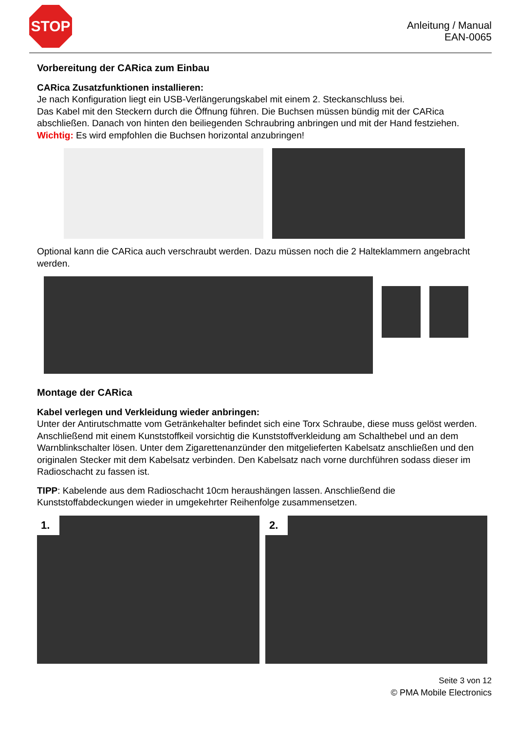STOP
Anleitung / Manual
EAN-0065
Vorbereitung der CARica zum Einbau
CARica Zusatzfunktionen installieren:
Je nach Konfiguration liegt ein USB-Verlängerungskabel mit einem 2. Steckanschluss bei.
Das Kabel mit den Steckern durch die Öffnung führen. Die Buchsen müssen bündig mit der CARica abschließen. Danach von hinten den beiliegenden Schraubring anbringen und mit der Hand festziehen.
Wichtig: Es wird empfohlen die Buchsen horizontal anzubringen!
Optional kann die CARica auch verschraubt werden. Dazu müssen noch die 2 Halteklammern angebracht werden.
Montage der CARica
Kabel verlegen und Verkleidung wieder anbringen:
Unter der Antirutschmatte vom Getränkehalter befindet sich eine Torx Schraube, diese muss gelöst werden. Anschließend mit einem Kunststoffkeil vorsichtig die Kunststoffverkleidung am Schalthebel und an dem Warnblinkschalter lösen. Unter dem Zigarettenanzünder den mitgelieferten Kabelsatz anschließen und den originalen Stecker mit dem Kabelsatz verbinden. Den Kabelsatz nach vorne durchführen sodass dieser im Radioschacht zu fassen ist.
TIPP: Kabelende aus dem Radioschacht 10cm heraushängen lassen. Anschließend die Kunststoffabdeckungen wieder in umgekehrter Reihenfolge zusammensetzen.
1. 2.
Seite 3 von 12
© PMA Mobile Electronics